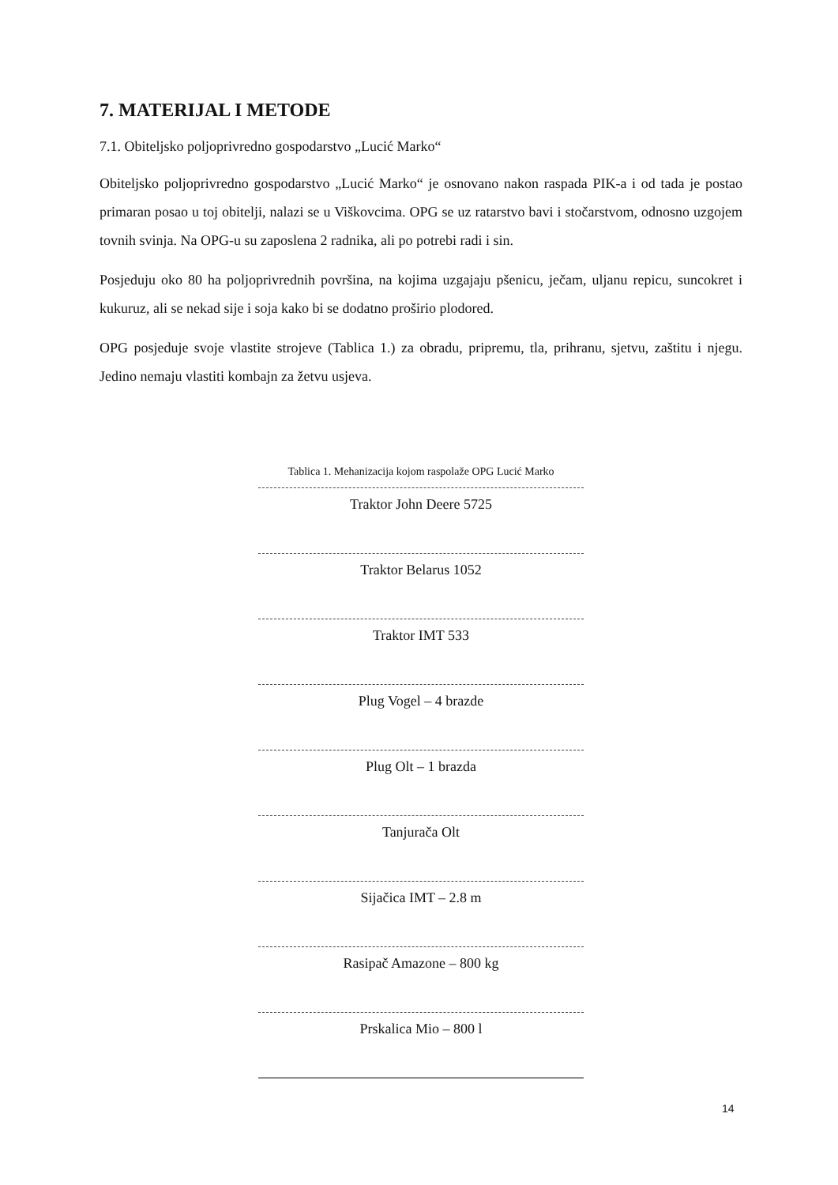7. MATERIJAL I METODE
7.1. Obiteljsko poljoprivredno gospodarstvo „Lucić Marko“
Obiteljsko poljoprivredno gospodarstvo „Lucić Marko“ je osnovano nakon raspada PIK-a i od tada je postao primaran posao u toj obitelji, nalazi se u Viškovcima. OPG se uz ratarstvo bavi i stočarstvom, odnosno uzgojem tovnih svinja. Na OPG-u su zaposlena 2 radnika, ali po potrebi radi i sin.
Posjeduju oko 80 ha poljoprivrednih površina, na kojima uzgajaju pšenicu, ječam, uljanu repicu, suncokret i kukuruz, ali se nekad sije i soja kako bi se dodatno proširio plodored.
OPG posjeduje svoje vlastite strojeve (Tablica 1.) za obradu, pripremu, tla, prihranu, sjetvu, zaštitu i njegu. Jedino nemaju vlastiti kombajn za žetvu usjeva.
Tablica 1. Mehanizacija kojom raspolaže OPG Lucić Marko
| Traktor John Deere 5725 |
| Traktor Belarus 1052 |
| Traktor IMT 533 |
| Plug Vogel – 4 brazde |
| Plug Olt – 1 brazda |
| Tanjurača Olt |
| Sijačica IMT – 2.8 m |
| Rasipač Amazone – 800 kg |
| Prskalica Mio – 800 l |
14